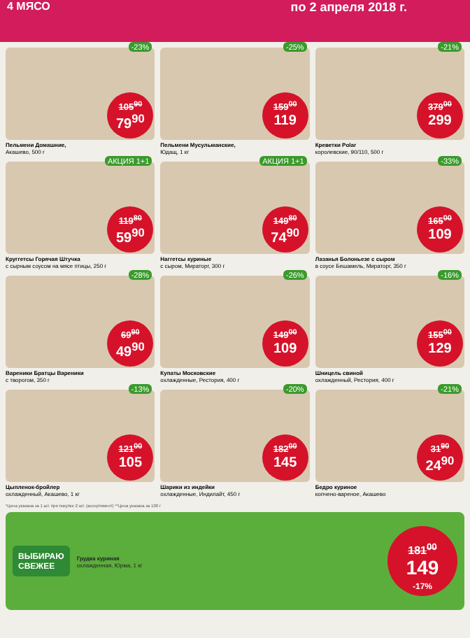4 МЯСО по 2 апреля 2018 г.
-23%
105<sup>90</sup>
79<sup>90</sup>
Пельмени Домашние,
Акашево, 500 г
-25%
159<sup>00</sup>
119
Пельмени Мусульманские,
Юдащ, 1 кг
-21%
379<sup>00</sup>
299
Креветки Polar
королевские, 90/110, 500 г
АКЦИЯ 1+1
119<sup>80</sup>
59<sup>90</sup>
Круггетсы Горячая Штучка
с сырным соусом на мясе птицы, 250 г
АКЦИЯ 1+1
149<sup>80</sup>
74<sup>90</sup>
Наггетсы куриные
с сыром, Мираторг, 300 г
-33%
165<sup>00</sup>
109
Лазанья Болоньезе с сыром
в соусе Бешамель, Мираторг, 350 г
-28%
69<sup>90</sup>
49<sup>90</sup>
Вареники Братцы Вареники
с творогом, 350 г
-26%
149<sup>00</sup>
109
Купаты Московские
охлажденные, Рестория, 400 г
-16%
155<sup>00</sup>
129
Шницель свиной
охлажденный, Рестория, 400 г
-13%
121<sup>00</sup>
105
Цыпленок-бройлер
охлажденный, Акашево, 1 кг
-20%
182<sup>00</sup>
145
Шарики из индейки
охлажденные, Индилайт, 450 г
-21%
31<sup>90</sup>
24<sup>90</sup>
Бедро куриное
копчено-вареное, Акашево
*Цена указана за 1 шт. при покупке 2 шт. (ассортимент) **Цена указана за 100 г
ВЫБИРАЮ
СВЕЖЕЕ
Грудка куриная
охлажденная, Юрма, 1 кг
181<sup>00</sup>
149
-17%